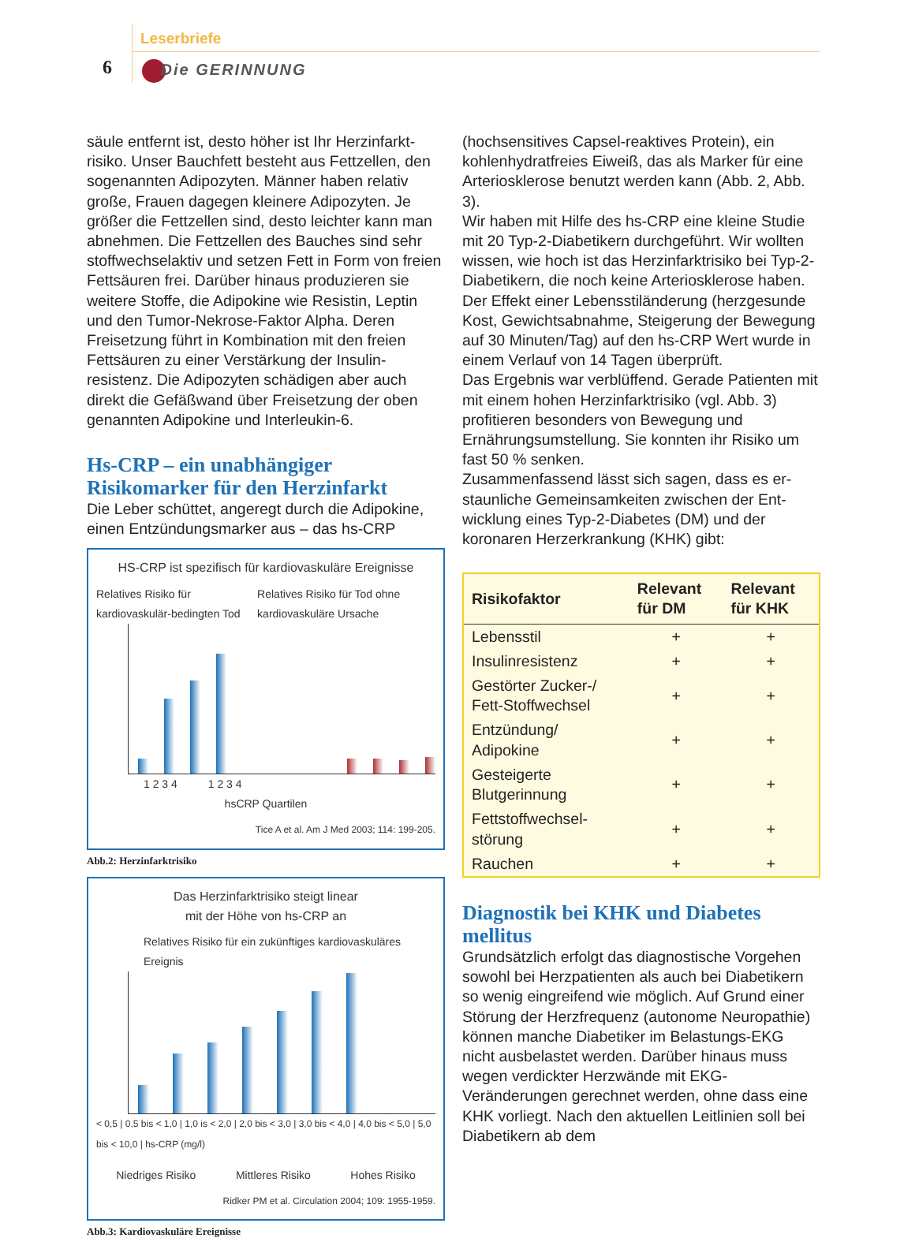Leserbriefe
6 Die GERINNUNG
säule entfernt ist, desto höher ist Ihr Herzinfarkt­risiko. Unser Bauchfett besteht aus Fettzellen, den sogenannten Adipozyten. Männer haben relativ große, Frauen dagegen kleinere Adipozyten. Je größer die Fettzellen sind, desto leichter kann man abnehmen. Die Fettzellen des Bauches sind sehr stoffwechselaktiv und setzen Fett in Form von freien Fettsäuren frei. Darüber hinaus produzieren sie weitere Stoffe, die Adipokine wie Resistin, Leptin und den Tumor-Nekrose-Faktor Alpha. Deren Freisetzung führt in Kombination mit den freien Fettsäuren zu einer Verstärkung der Insulin­resistenz. Die Adipozyten schädigen aber auch direkt die Gefäßwand über Freisetzung der oben genannten Adipokine und Interleukin-6.
Hs-CRP – ein unabhängiger Risikomarker für den Herzinfarkt
Die Leber schüttet, angeregt durch die Adipokine, einen Entzündungsmarker aus – das hs-CRP
HS-CRP ist spezifisch für kardiovaskuläre Ereignisse
Relatives Risiko für kardiovaskulär-bedingten Tod Relatives Risiko für Tod ohne kardiovaskuläre Ursache
1 2 3 4 1 2 3 4
hsCRP Quartilen
Tice A et al. Am J Med 2003; 114: 199-205.
Abb.2: Herzinfarktrisiko
Das Herzinfarktrisiko steigt linear
mit der Höhe von hs-CRP an
Relatives Risiko für ein zukünftiges kardiovaskuläres Ereignis
< 0,5 | 0,5 bis < 1,0 | 1,0 is < 2,0 | 2,0 bis < 3,0 | 3,0 bis < 4,0 | 4,0 bis < 5,0 | 5,0 bis < 10,0 | hs-CRP (mg/l)
Niedriges Risiko Mittleres Risiko Hohes Risiko
Ridker PM et al. Circulation 2004; 109: 1955-1959.
Abb.3: Kardiovaskuläre Ereignisse
(hochsensitives Capsel-reaktives Protein), ein kohlenhydratfreies Eiweiß, das als Marker für eine Arteriosklerose benutzt werden kann (Abb. 2, Abb. 3).
Wir haben mit Hilfe des hs-CRP eine kleine Studie mit 20 Typ-2-Diabetikern durchgeführt. Wir wollten wissen, wie hoch ist das Herzinfarktrisiko bei Typ-2-Diabetikern, die noch keine Arterioskle­rose haben. Der Effekt einer Lebensstiländerung (herzgesunde Kost, Gewichtsabnahme, Steigerung der Bewegung auf 30 Minuten/Tag) auf den hs-CRP Wert wurde in einem Verlauf von 14 Tagen überprüft.
Das Ergebnis war verblüffend. Gerade Patienten mit mit einem hohen Herzinfarktrisiko (vgl. Abb. 3) profitieren besonders von Bewegung und Ernährungsumstellung. Sie konnten ihr Risiko um fast 50 % senken.
Zusammenfassend lässt sich sagen, dass es er­staunliche Gemeinsamkeiten zwischen der Ent­wicklung eines Typ-2-Diabetes (DM) und der koronaren Herzerkrankung (KHK) gibt:
| Risikofaktor | Relevant für DM | Relevant für KHK |
| --- | --- | --- |
| Lebensstil | + | + |
| Insulinresistenz | + | + |
| Gestörter Zucker-/ Fett-Stoffwechsel | + | + |
| Entzündung/ Adipokine | + | + |
| Gesteigerte Blutgerinnung | + | + |
| Fettstoffwechsel­störung | + | + |
| Rauchen | + | + |
Diagnostik bei KHK und Diabetes mellitus
Grundsätzlich erfolgt das diagnostische Vorge­hen sowohl bei Herzpatienten als auch bei Dia­betikern so wenig eingreifend wie möglich. Auf Grund einer Störung der Herzfrequenz (auto­nome Neuropathie) können manche Diabetiker im Belastungs-EKG nicht ausbelastet werden. Darüber hinaus muss wegen verdickter Herz­wände mit EKG-Veränderungen gerechnet wer­den, ohne dass eine KHK vorliegt. Nach den aktuellen Leitlinien soll bei Diabetikern ab dem